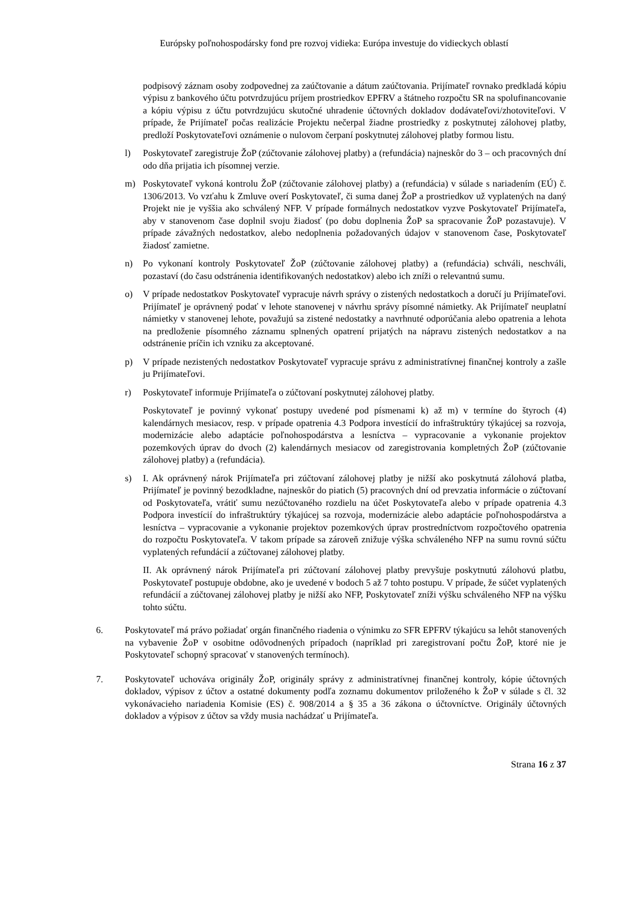Európsky poľnohospodársky fond pre rozvoj vidieka: Európa investuje do vidieckych oblastí
podpisový záznam osoby zodpovednej za zaúčtovanie a dátum zaúčtovania. Prijímateľ rovnako predkladá kópiu výpisu z bankového účtu potvrdzujúcu príjem prostriedkov EPFRV a štátneho rozpočtu SR na spolufinancovanie a kópiu výpisu z účtu potvrdzujúcu skutočné uhradenie účtovných dokladov dodávateľovi/zhotoviteľovi. V prípade, že Prijímateľ počas realizácie Projektu nečerpal žiadne prostriedky z poskytnutej zálohovej platby, predloží Poskytovateľovi oznámenie o nulovom čerpaní poskytnutej zálohovej platby formou listu.
l) Poskytovateľ zaregistruje ŽoP (zúčtovanie zálohovej platby) a (refundácia) najneskôr do 3 – och pracovných dní odo dňa prijatia ich písomnej verzie.
m) Poskytovateľ vykoná kontrolu ŽoP (zúčtovanie zálohovej platby) a (refundácia) v súlade s nariadením (EÚ) č. 1306/2013. Vo vzťahu k Zmluve overí Poskytovateľ, či suma danej ŽoP a prostriedkov už vyplatených na daný Projekt nie je vyššia ako schválený NFP. V prípade formálnych nedostatkov vyzve Poskytovateľ Prijímateľa, aby v stanovenom čase doplnil svoju žiadosť (po dobu doplnenia ŽoP sa spracovanie ŽoP pozastavuje). V prípade závažných nedostatkov, alebo nedoplnenia požadovaných údajov v stanovenom čase, Poskytovateľ žiadosť zamietne.
n) Po vykonaní kontroly Poskytovateľ ŽoP (zúčtovanie zálohovej platby) a (refundácia) schváli, neschváli, pozastaví (do času odstránenia identifikovaných nedostatkov) alebo ich zníži o relevantnú sumu.
o) V prípade nedostatkov Poskytovateľ vypracuje návrh správy o zistených nedostatkoch a doručí ju Prijímateľovi. Prijímateľ je oprávnený podať v lehote stanovenej v návrhu správy písomné námietky. Ak Prijímateľ neuplatní námietky v stanovenej lehote, považujú sa zistené nedostatky a navrhnuté odporúčania alebo opatrenia a lehota na predloženie písomného záznamu splnených opatrení prijatých na nápravu zistených nedostatkov a na odstránenie príčin ich vzniku za akceptované.
p) V prípade nezistených nedostatkov Poskytovateľ vypracuje správu z administratívnej finančnej kontroly a zašle ju Prijímateľovi.
r) Poskytovateľ informuje Prijímateľa o zúčtovaní poskytnutej zálohovej platby.
Poskytovateľ je povinný vykonať postupy uvedené pod písmenami k) až m) v termíne do štyroch (4) kalendárnych mesiacov, resp. v prípade opatrenia 4.3 Podpora investícií do infraštruktúry týkajúcej sa rozvoja, modernizácie alebo adaptácie poľnohospodárstva a lesníctva – vypracovanie a vykonanie projektov pozemkových úprav do dvoch (2) kalendárnych mesiacov od zaregistrovania kompletných ŽoP (zúčtovanie zálohovej platby) a (refundácia).
s) I. Ak oprávnený nárok Prijímateľa pri zúčtovaní zálohovej platby je nižší ako poskytnutá zálohová platba, Prijímateľ je povinný bezodkladne, najneskôr do piatich (5) pracovných dní od prevzatia informácie o zúčtovaní od Poskytovateľa, vrátiť sumu nezúčtovaného rozdielu na účet Poskytovateľa alebo v prípade opatrenia 4.3 Podpora investícií do infraštruktúry týkajúcej sa rozvoja, modernizácie alebo adaptácie poľnohospodárstva a lesníctva – vypracovanie a vykonanie projektov pozemkových úprav prostredníctvom rozpočtového opatrenia do rozpočtu Poskytovateľa. V takom prípade sa zároveň znižuje výška schváleného NFP na sumu rovnú súčtu vyplatených refundácií a zúčtovanej zálohovej platby.
II. Ak oprávnený nárok Prijímateľa pri zúčtovaní zálohovej platby prevyšuje poskytnutú zálohovú platbu, Poskytovateľ postupuje obdobne, ako je uvedené v bodoch 5 až 7 tohto postupu. V prípade, že súčet vyplatených refundácií a zúčtovanej zálohovej platby je nižší ako NFP, Poskytovateľ zníži výšku schváleného NFP na výšku tohto súčtu.
6. Poskytovateľ má právo požiadať orgán finančného riadenia o výnimku zo SFR EPFRV týkajúcu sa lehôt stanovených na vybavenie ŽoP v osobitne odôvodnených prípadoch (napríklad pri zaregistrovaní počtu ŽoP, ktoré nie je Poskytovateľ schopný spracovať v stanovených termínoch).
7. Poskytovateľ uchováva originály ŽoP, originály správy z administratívnej finančnej kontroly, kópie účtovných dokladov, výpisov z účtov a ostatné dokumenty podľa zoznamu dokumentov priloženého k ŽoP v súlade s čl. 32 vykonávacieho nariadenia Komisie (ES) č. 908/2014 a § 35 a 36 zákona o účtovníctve. Originály účtovných dokladov a výpisov z účtov sa vždy musia nachádzať u Prijímateľa.
Strana 16 z 37